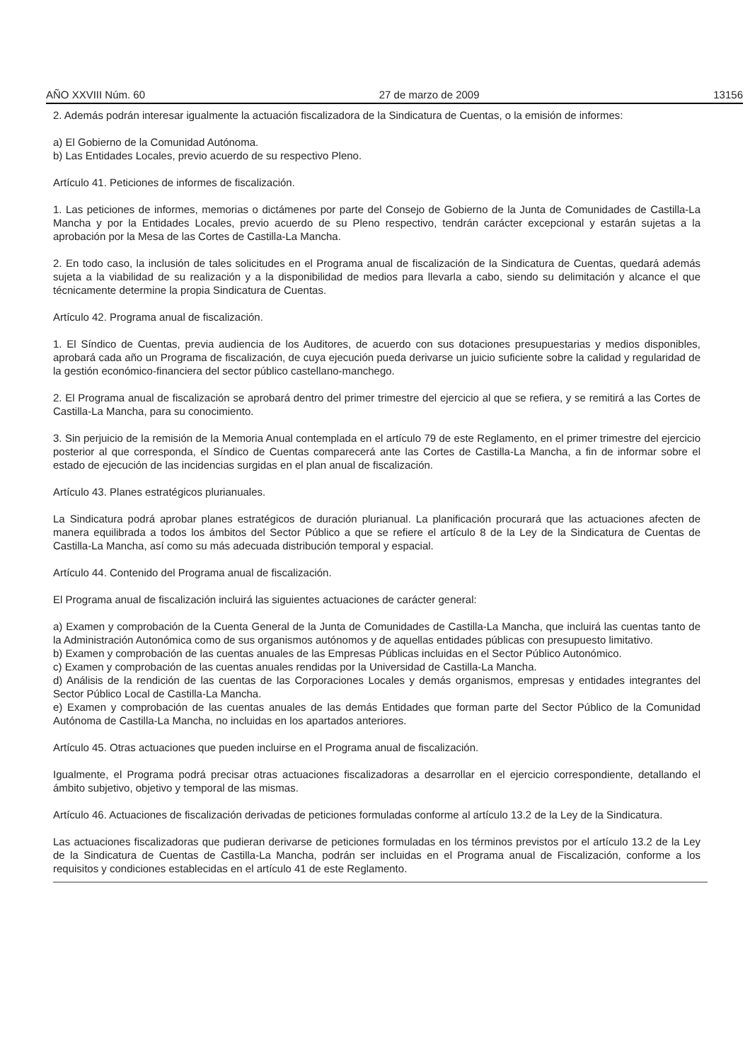AÑO XXVIII Núm. 60 27 de marzo de 2009 13156
2. Además podrán interesar igualmente la actuación fiscalizadora de la Sindicatura de Cuentas, o la emisión de informes:
a) El Gobierno de la Comunidad Autónoma.
b) Las Entidades Locales, previo acuerdo de su respectivo Pleno.
Artículo 41. Peticiones de informes de fiscalización.
1. Las peticiones de informes, memorias o dictámenes por parte del Consejo de Gobierno de la Junta de Comunidades de Castilla-La Mancha y por la Entidades Locales, previo acuerdo de su Pleno respectivo, tendrán carácter excepcional y estarán sujetas a la aprobación por la Mesa de las Cortes de Castilla-La Mancha.
2. En todo caso, la inclusión de tales solicitudes en el Programa anual de fiscalización de la Sindicatura de Cuentas, quedará además sujeta a la viabilidad de su realización y a la disponibilidad de medios para llevarla a cabo, siendo su delimitación y alcance el que técnicamente determine la propia Sindicatura de Cuentas.
Artículo 42. Programa anual de fiscalización.
1. El Síndico de Cuentas, previa audiencia de los Auditores, de acuerdo con sus dotaciones presupuestarias y medios disponibles, aprobará cada año un Programa de fiscalización, de cuya ejecución pueda derivarse un juicio suficiente sobre la calidad y regularidad de la gestión económico-financiera del sector público castellano-manchego.
2. El Programa anual de fiscalización se aprobará dentro del primer trimestre del ejercicio al que se refiera, y se remitirá a las Cortes de Castilla-La Mancha, para su conocimiento.
3. Sin perjuicio de la remisión de la Memoria Anual contemplada en el artículo 79 de este Reglamento, en el primer trimestre del ejercicio posterior al que corresponda, el Síndico de Cuentas comparecerá ante las Cortes de Castilla-La Mancha, a fin de informar sobre el estado de ejecución de las incidencias surgidas en el plan anual de fiscalización.
Artículo 43. Planes estratégicos plurianuales.
La Sindicatura podrá aprobar planes estratégicos de duración plurianual. La planificación procurará que las actuaciones afecten de manera equilibrada a todos los ámbitos del Sector Público a que se refiere el artículo 8 de la Ley de la Sindicatura de Cuentas de Castilla-La Mancha, así como su más adecuada distribución temporal y espacial.
Artículo 44. Contenido del Programa anual de fiscalización.
El Programa anual de fiscalización incluirá las siguientes actuaciones de carácter general:
a) Examen y comprobación de la Cuenta General de la Junta de Comunidades de Castilla-La Mancha, que incluirá las cuentas tanto de la Administración Autonómica como de sus organismos autónomos y de aquellas entidades públicas con presupuesto limitativo.
b) Examen y comprobación de las cuentas anuales de las Empresas Públicas incluidas en el Sector Público Autonómico.
c) Examen y comprobación de las cuentas anuales rendidas por la Universidad de Castilla-La Mancha.
d) Análisis de la rendición de las cuentas de las Corporaciones Locales y demás organismos, empresas y entidades integrantes del Sector Público Local de Castilla-La Mancha.
e) Examen y comprobación de las cuentas anuales de las demás Entidades que forman parte del Sector Público de la Comunidad Autónoma de Castilla-La Mancha, no incluidas en los apartados anteriores.
Artículo 45. Otras actuaciones que pueden incluirse en el Programa anual de fiscalización.
Igualmente, el Programa podrá precisar otras actuaciones fiscalizadoras a desarrollar en el ejercicio correspondiente, detallando el ámbito subjetivo, objetivo y temporal de las mismas.
Artículo 46. Actuaciones de fiscalización derivadas de peticiones formuladas conforme al artículo 13.2 de la Ley de la Sindicatura.
Las actuaciones fiscalizadoras que pudieran derivarse de peticiones formuladas en los términos previstos por el artículo 13.2 de la Ley de la Sindicatura de Cuentas de Castilla-La Mancha, podrán ser incluidas en el Programa anual de Fiscalización, conforme a los requisitos y condiciones establecidas en el artículo 41 de este Reglamento.